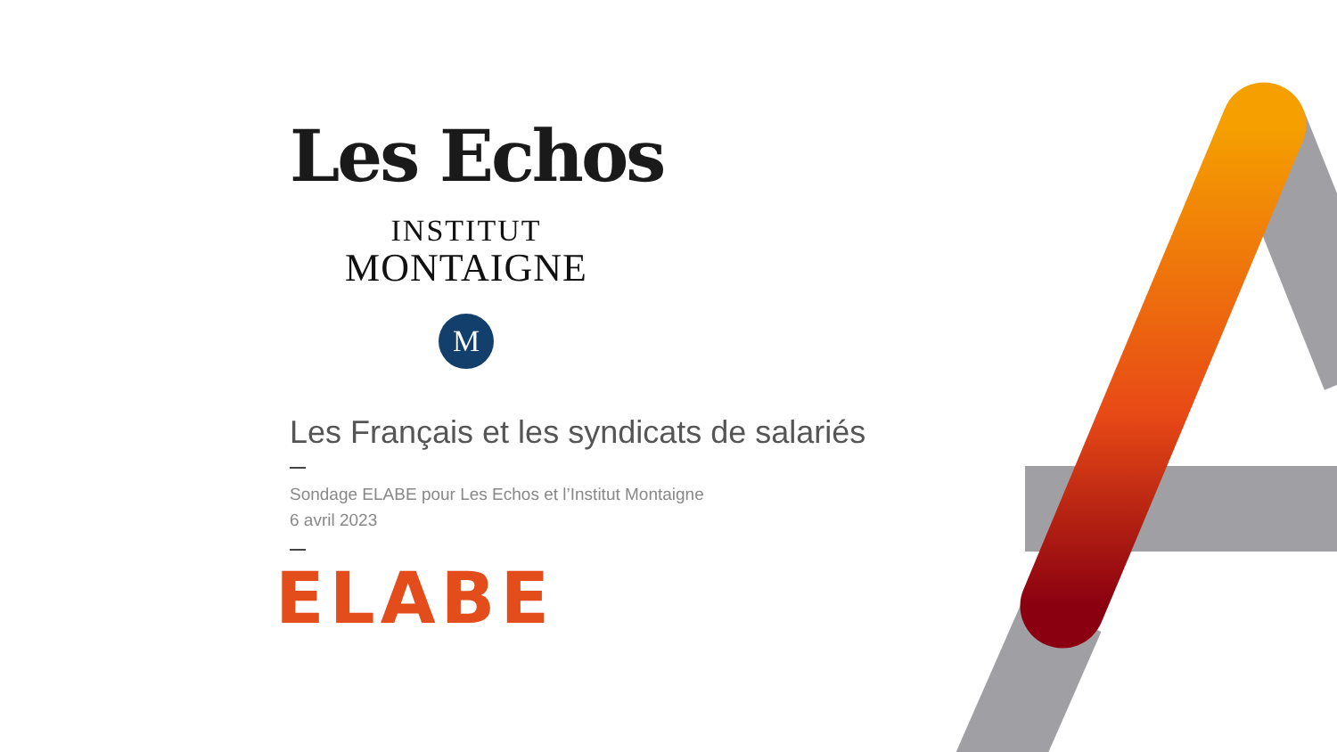Les Echos
INSTITUT
MONTAIGNE
M
Les Français et les syndicats de salariés
Sondage ELABE pour Les Echos et l’Institut Montaigne
6 avril 2023
ELABE